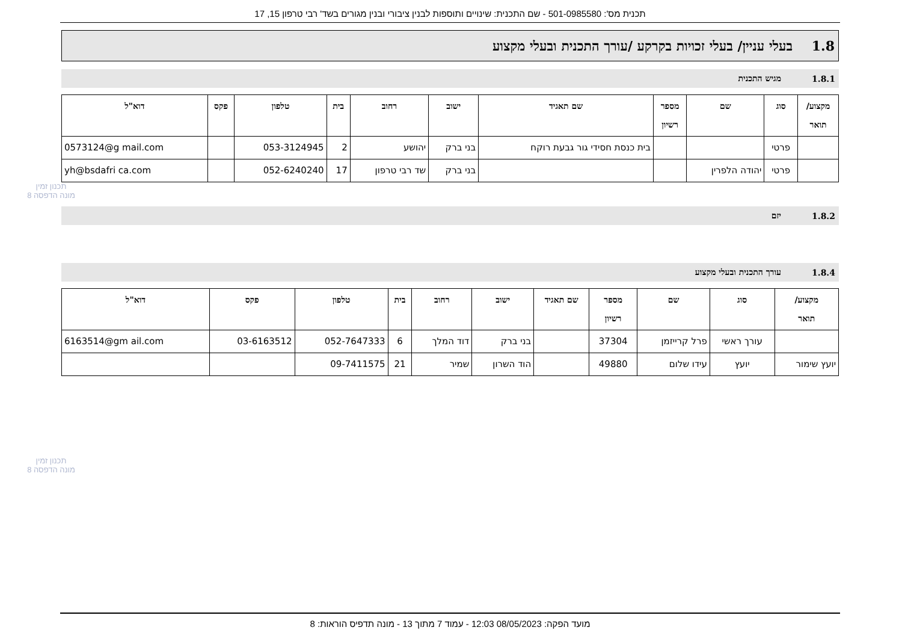תכנית מס': 501-0985580 - שם התכנית: שינויים ותוספות לבנין ציבורי ובנין מגורים בשד' רבי טרפון 15, 17
תכנון זמין
מונה הדפסה 8
תכנון זמין
מונה הדפסה 8
1.8 בעלי עניין/ בעלי זכויות בקרקע /עורך התכנית ובעלי מקצוע
1.8.1 מגיש התכנית
| מקצוע/ תואר | סוג | שם | מספר רשיון | שם תאגיד | ישוב | רחוב | בית | טלפון | פקס | דוא"ל |
| --- | --- | --- | --- | --- | --- | --- | --- | --- | --- | --- |
| | פרטי | | | בית כנסת חסידי גור גבעת רוקח | בני ברק | יהושע | 2 | 053-3124945 | | 0573124@g mail.com |
| | פרטי | יהודה הלפרין | | | בני ברק | שד רבי טרפון | 17 | 052-6240240 | | yh@bsdafri ca.com |
1.8.2 יזם
1.8.4 עורך התכנית ובעלי מקצוע
| מקצוע/ תואר | סוג | שם | מספר רשיון | שם תאגיד | ישוב | רחוב | בית | טלפון | פקס | דוא"ל |
| --- | --- | --- | --- | --- | --- | --- | --- | --- | --- | --- |
| | עורך ראשי | פרל קרייזמן | 37304 | | בני ברק | דוד המלך | 6 | 052-7647333 | 03-6163512 | 6163514@gm ail.com |
| יועץ שימור | יועץ | עידו שלום | 49880 | | הוד השרון | שמיר | 21 | 09-7411575 | | |
מועד הפקה: 08/05/2023 12:03 - עמוד 7 מתוך 13 - מונה תדפיס הוראות: 8